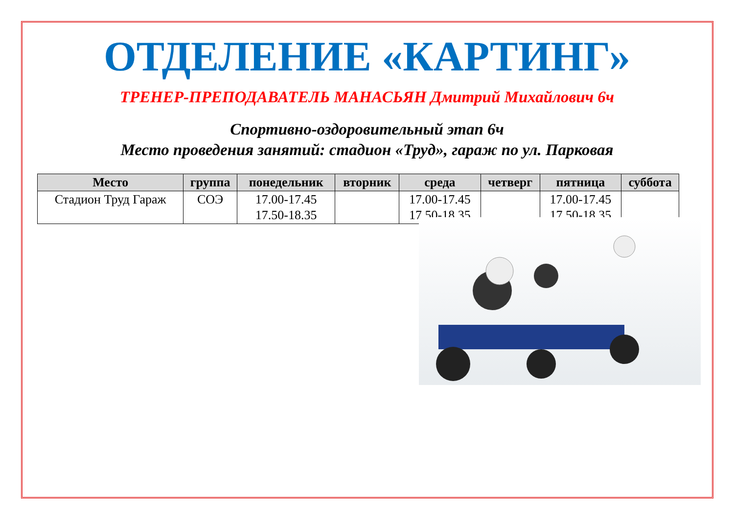ОТДЕЛЕНИЕ «КАРТИНГ»
ТРЕНЕР-ПРЕПОДАВАТЕЛЬ МАНАСЬЯН Дмитрий Михайлович 6ч
Спортивно-оздоровительный этап 6ч
Место проведения занятий: стадион «Труд», гараж по ул. Парковая
| Место | группа | понедельник | вторник | среда | четверг | пятница | суббота |
| --- | --- | --- | --- | --- | --- | --- | --- |
| Стадион Труд Гараж | СОЭ | 17.00-17.45 17.50-18.35 | | 17.00-17.45 17.50-18.35 | | 17.00-17.45 17.50-18.35 | |